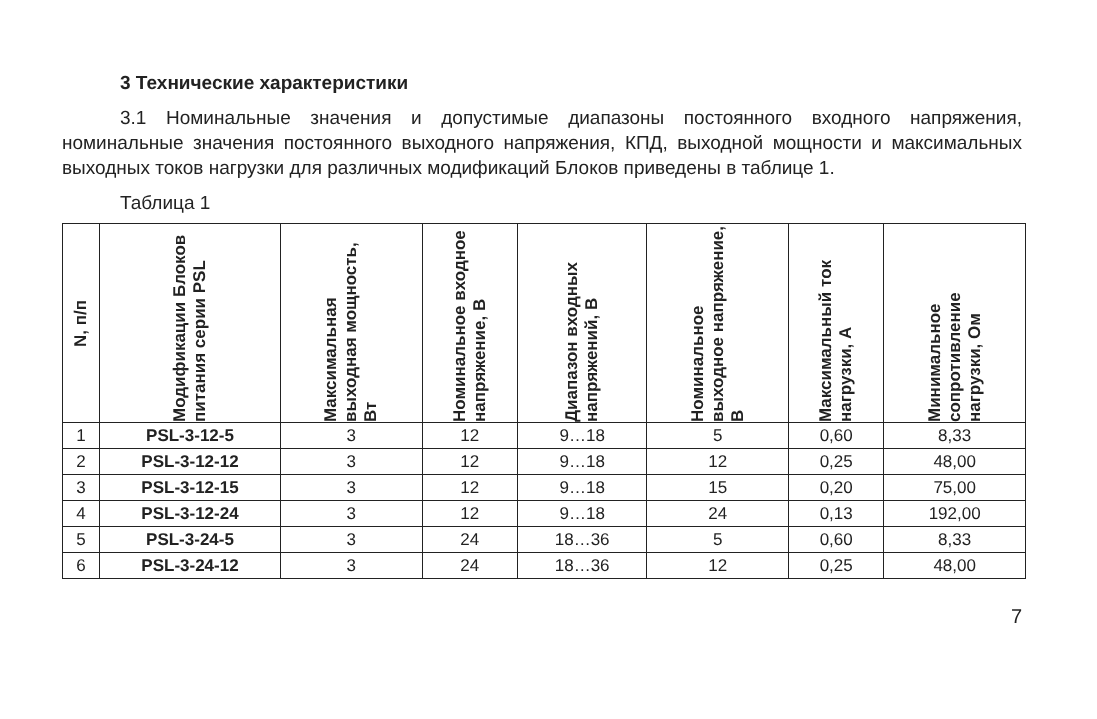3 Технические характеристики
3.1 Номинальные значения и допустимые диапазоны постоянного входного напряжения, номинальные значения постоянного выходного напряжения, КПД, выходной мощности и максимальных выходных токов нагрузки для различных модификаций Блоков приведены в таблице 1.
Таблица 1
| N, п/п | Модификации Блоков питания серии PSL | Максимальная выходная мощность, Вт | Номинальное входное напряжение, В | Диапазон входных напряжений, В | Номинальное выходное напряжение, В | Максимальный ток нагрузки, А | Минимальное сопротивление нагрузки, Ом |
| --- | --- | --- | --- | --- | --- | --- | --- |
| 1 | PSL-3-12-5 | 3 | 12 | 9…18 | 5 | 0,60 | 8,33 |
| 2 | PSL-3-12-12 | 3 | 12 | 9…18 | 12 | 0,25 | 48,00 |
| 3 | PSL-3-12-15 | 3 | 12 | 9…18 | 15 | 0,20 | 75,00 |
| 4 | PSL-3-12-24 | 3 | 12 | 9…18 | 24 | 0,13 | 192,00 |
| 5 | PSL-3-24-5 | 3 | 24 | 18…36 | 5 | 0,60 | 8,33 |
| 6 | PSL-3-24-12 | 3 | 24 | 18…36 | 12 | 0,25 | 48,00 |
7